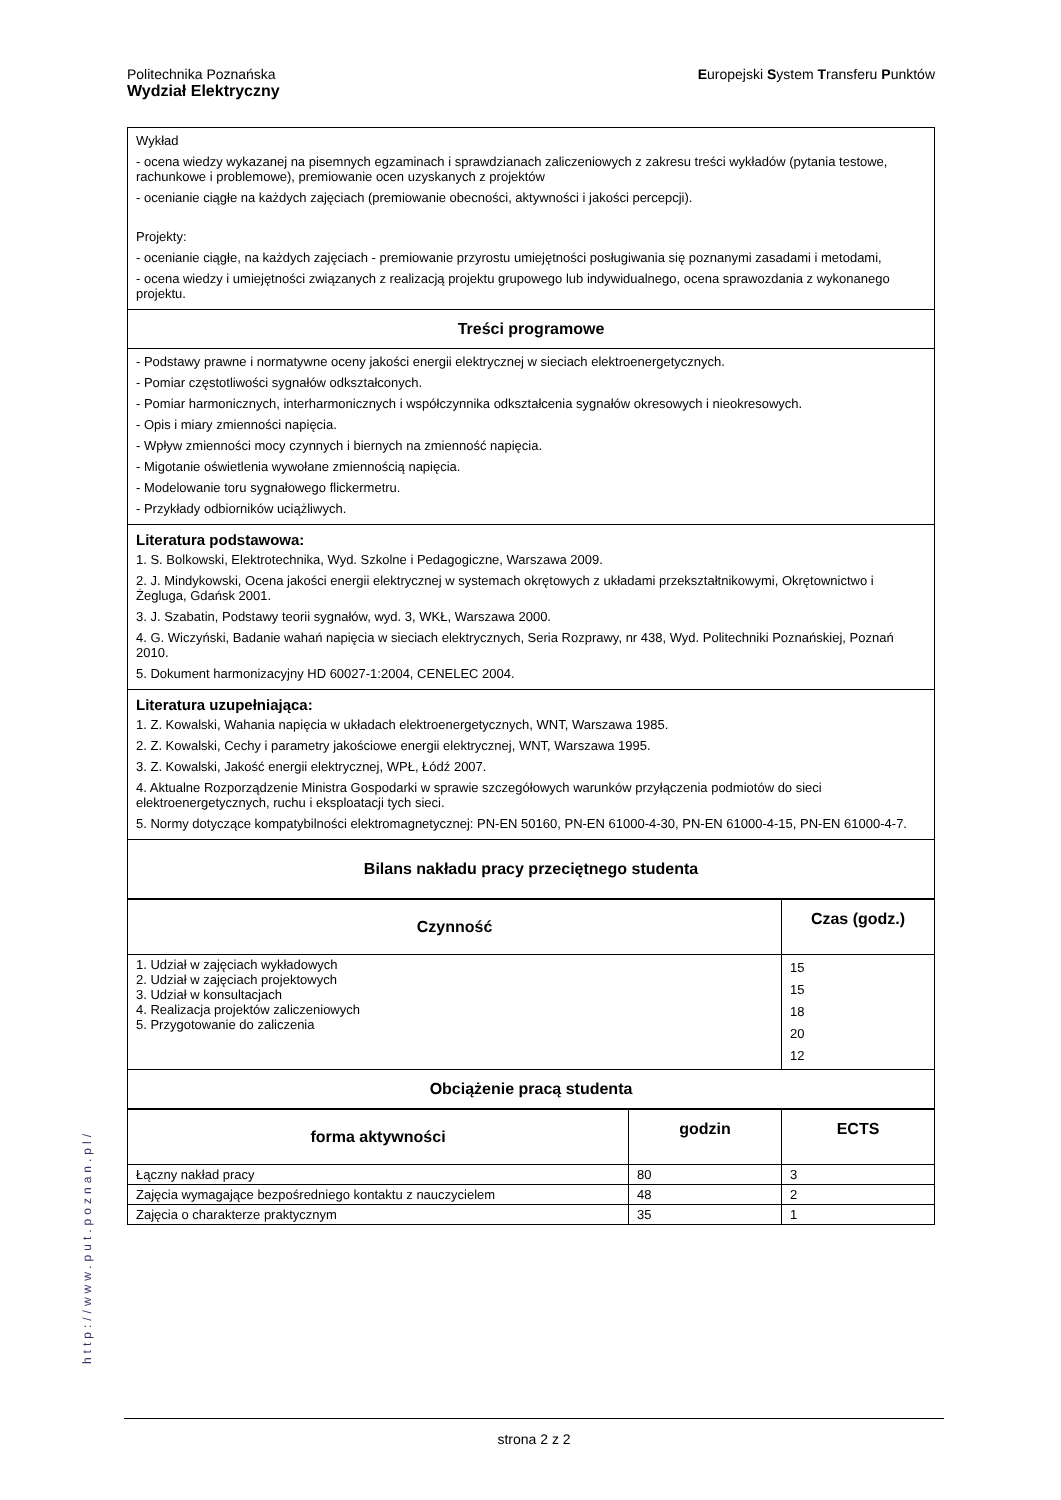Politechnika Poznańska
Wydział Elektryczny
Europejski System Transferu Punktów
| Wykład - ocena wiedzy wykazanej na pisemnych egzaminach i sprawdzianach zaliczeniowych z zakresu treści wykładów (pytania testowe, rachunkowe i problemowe), premiowanie ocen uzyskanych z projektów - ocenianie ciągłe na każdych zajęciach (premiowanie obecności, aktywności i jakości percepcji). Projekty: - ocenianie ciągłe, na każdych zajęciach - premiowanie przyrostu umiejętności posługiwania się poznanymi zasadami i metodami, - ocena wiedzy i umiejętności związanych z realizacją projektu grupowego lub indywidualnego, ocena sprawozdania z wykonanego projektu. |
| Treści programowe |
| - Podstawy prawne i normatywne oceny jakości energii elektrycznej w sieciach elektroenergetycznych. - Pomiar częstotliwości sygnałów odkształconych. - Pomiar harmonicznych, interharmonicznych i współczynnika odkształcenia sygnałów okresowych i nieokresowych. - Opis i miary zmienności napięcia. - Wpływ zmienności mocy czynnych i biernych na zmienność napięcia. - Migotanie oświetlenia wywołane zmiennością napięcia. - Modelowanie toru sygnałowego flickermetru. - Przykłady odbiorników uciążliwych. |
| Literatura podstawowa: 1. S. Bolkowski, Elektrotechnika, Wyd. Szkolne i Pedagogiczne, Warszawa 2009. 2. J. Mindykowski, Ocena jakości energii elektrycznej w systemach okrętowych z układami przekształtnikowymi, Okrętownictwo i Żegluga, Gdańsk 2001. 3. J. Szabatin, Podstawy teorii sygnałów, wyd. 3, WKŁ, Warszawa 2000. 4. G. Wiczyński, Badanie wahań napięcia w sieciach elektrycznych, Seria Rozprawy, nr 438, Wyd. Politechniki Poznańskiej, Poznań 2010. 5. Dokument harmonizacyjny HD 60027-1:2004, CENELEC 2004. |
| Literatura uzupełniająca: 1. Z. Kowalski, Wahania napięcia w układach elektroenergetycznych, WNT, Warszawa 1985. 2. Z. Kowalski, Cechy i parametry jakościowe energii elektrycznej, WNT, Warszawa 1995. 3. Z. Kowalski, Jakość energii elektrycznej, WPŁ, Łódź 2007. 4. Aktualne Rozporządzenie Ministra Gospodarki w sprawie szczegółowych warunków przyłączenia podmiotów do sieci elektroenergetycznych, ruchu i eksploatacji tych sieci. 5. Normy dotyczące kompatybilności elektromagnetycznej: PN-EN 50160, PN-EN 61000-4-30, PN-EN 61000-4-15, PN-EN 61000-4-7. |
| Bilans nakładu pracy przeciętnego studenta |
| Czynność | Czas (godz.) |
| --- | --- |
| 1. Udział w zajęciach wykładowych 2. Udział w zajęciach projektowych 3. Udział w konsultacjach 4. Realizacja projektów zaliczeniowych 5. Przygotowanie do zaliczenia | 15 15 18 20 12 |
| Obciążenie pracą studenta | |
| forma aktywności | godzin | ECTS |
| --- | --- | --- |
| Łączny nakład pracy | 80 | 3 |
| Zajęcia wymagające bezpośredniego kontaktu z nauczycielem | 48 | 2 |
| Zajęcia o charakterze praktycznym | 35 | 1 |
http://www.put.poznan.pl/
strona 2 z 2